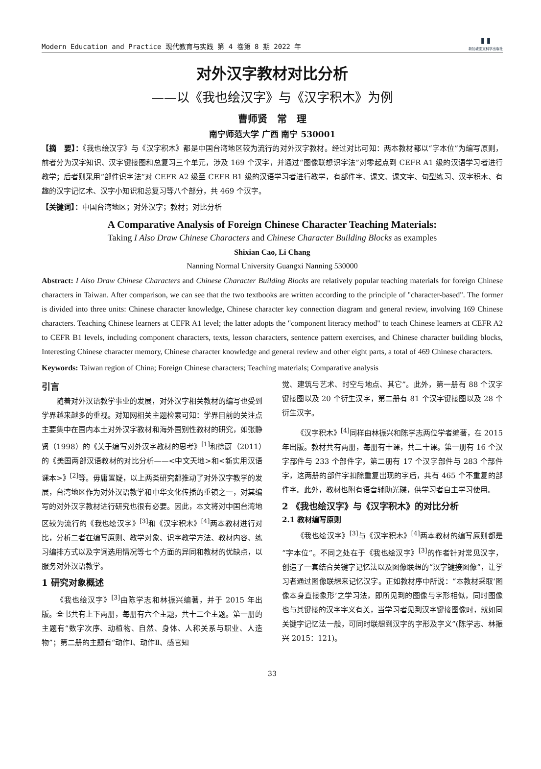Modern Education and Practice 现代教育与实践 第 4 卷第 8 期 2022 年 ▮▮
新加坡图文科学出版社
对外汉字教材对比分析
——以《我也绘汉字》与《汉字积木》为例
曹师贤　常　理
南宁师范大学 广西 南宁 530001
【摘　要】：《我也绘汉字》与《汉字积木》都是中国台湾地区较为流行的对外汉字教材。经过对比可知：两本教材都以“字本位”为编写原则，前者分为汉字知识、汉字键接图和总复习三个单元，涉及 169 个汉字，并通过“图像联想识字法”对零起点到 CEFR A1 级的汉语学习者进行教学；后者则采用“部件识字法”对 CEFR A2 级至 CEFR B1 级的汉语学习者进行教学，有部件字、课文、课文字、句型练习、汉字积木、有趣的汉字记忆术、汉字小知识和总复习等八个部分，共 469 个汉字。
【关键词】：中国台湾地区；对外汉字；教材；对比分析
A Comparative Analysis of Foreign Chinese Character Teaching Materials:
Taking I Also Draw Chinese Characters and Chinese Character Building Blocks as examples
Shixian Cao, Li Chang
Nanning Normal University Guangxi Nanning 530000
Abstract: I Also Draw Chinese Characters and Chinese Character Building Blocks are relatively popular teaching materials for foreign Chinese characters in Taiwan. After comparison, we can see that the two textbooks are written according to the principle of "character-based". The former is divided into three units: Chinese character knowledge, Chinese character key connection diagram and general review, involving 169 Chinese characters. Teaching Chinese learners at CEFR A1 level; the latter adopts the "component literacy method" to teach Chinese learners at CEFR A2 to CEFR B1 levels, including component characters, texts, lesson characters, sentence pattern exercises, and Chinese character building blocks, Interesting Chinese character memory, Chinese character knowledge and general review and other eight parts, a total of 469 Chinese characters.
Keywords: Taiwan region of China; Foreign Chinese characters; Teaching materials; Comparative analysis
引言
随着对外汉语教学事业的发展，对外汉字相关教材的编写也受到学界越来越多的重视。对知网相关主题检索可知：学界目前的关注点主要集中在国内本土对外汉字教材和海外国别性教材的研究，如张静贤（1998）的《关于编写对外汉字教材的思考》<sup>[1]</sup>和徐蔚（2011）的《美国两部汉语教材的对比分析——<中文天地>和<新实用汉语课本>》<sup>[2]</sup>等。毋庸置疑，以上两类研究都推动了对外汉字教学的发展，台湾地区作为对外汉语教学和中华文化传播的重镇之一，对其编写的对外汉字教材进行研究也很有必要。因此，本文将对中国台湾地区较为流行的《我也绘汉字》<sup>[3]</sup>和《汉字积木》<sup>[4]</sup>两本教材进行对比，分析二者在编写原则、教学对象、识字教学方法、教材内容、练习编排方式以及字词选用情况等七个方面的异同和教材的优缺点，以服务对外汉语教学。
1 研究对象概述
《我也绘汉字》<sup>[3]</sup>由陈学志和林振兴编著，并于 2015 年出版。全书共有上下两册，每册有六个主题，共十二个主题。第一册的主题有“数字次序、动植物、自然、身体、人称关系与职业、人造物”；第二册的主题有“动作Ⅰ、动作Ⅱ、感官知
觉、建筑与艺术、时空与地点、其它”。此外，第一册有 88 个汉字键接图以及 20 个衍生汉字，第二册有 81 个汉字键接图以及 28 个衍生汉字。
《汉字积木》<sup>[4]</sup>同样由林振兴和陈学志两位学者编著，在 2015 年出版。教材共有两册，每册有十课，共二十课。第一册有 16 个汉字部件与 233 个部件字，第二册有 17 个汉字部件与 283 个部件字，这两册的部件字扣除重复出现的字后，共有 465 个不重复的部件字。此外，教材也附有语音辅助光碟，供学习者自主学习使用。
2 《我也绘汉字》与《汉字积木》的对比分析
2.1 教材编写原则
《我也绘汉字》<sup>[3]</sup>与《汉字积木》<sup>[4]</sup>两本教材的编写原则都是“字本位”。不同之处在于《我也绘汉字》<sup>[3]</sup>的作者针对常见汉字，创造了一套结合关键字记忆法以及图像联想的“汉字键接图像”，让学习者通过图像联想来记忆汉字。正如教材序中所说：“本教材采取‘图像本身直接象形’之学习法，即所见到的图像与字形相似，同时图像也与其键接的汉字字义有关，当学习者见到汉字键接图像时，就如同关键字记忆法一般，可同时联想到汉字的字形及字义”(陈学志、林振兴 2015：121)。
33